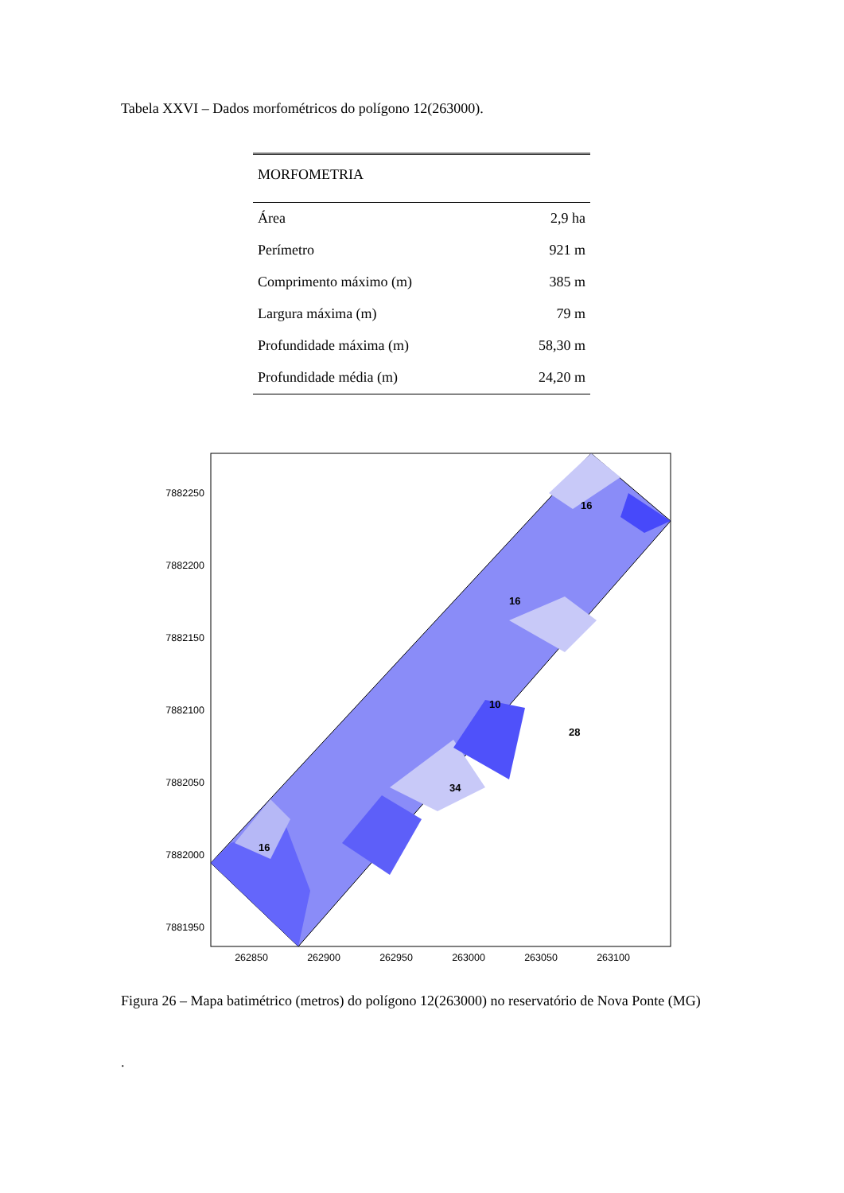Tabela XXVI – Dados morfométricos do polígono 12(263000).
| MORFOMETRIA | |
| --- | --- |
| Área | 2,9 ha |
| Perímetro | 921 m |
| Comprimento máximo (m) | 385 m |
| Largura máxima (m) | 79 m |
| Profundidade máxima (m) | 58,30 m |
| Profundidade média (m) | 24,20 m |
16
10
16
16
34
28
7882250
7882200
7882150
7882100
7882050
7882000
7881950
262850
262900
262950
263000
263050
263100
Figura 26 – Mapa batimétrico (metros) do polígono 12(263000) no reservatório de Nova Ponte (MG)
.